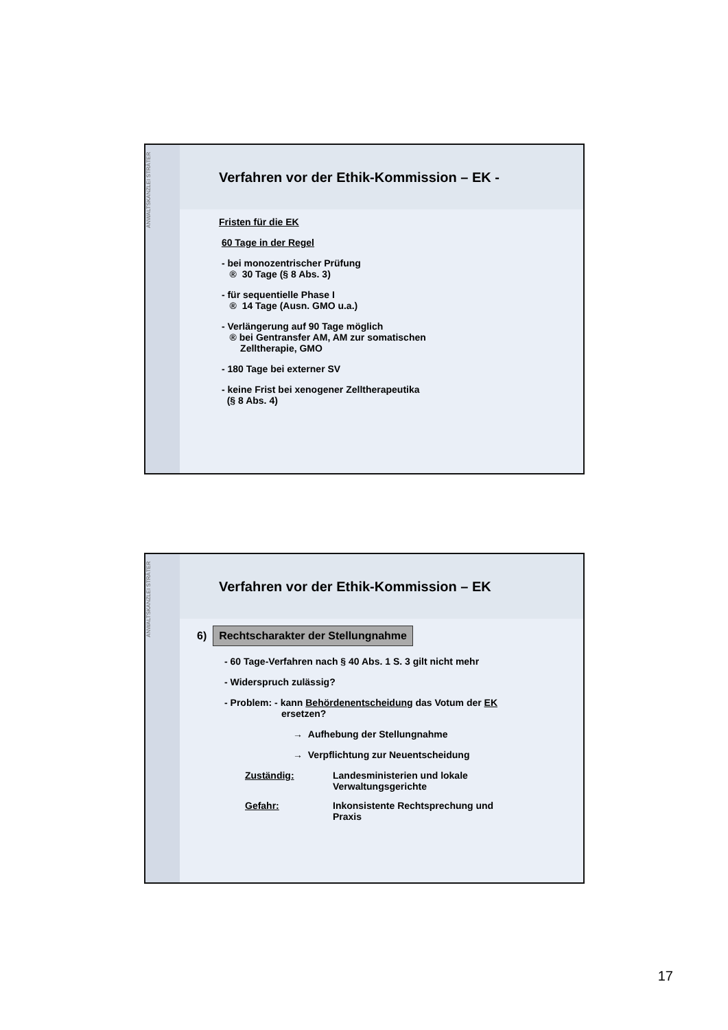ANWALTSKANZLEI STRÄTER
Verfahren vor der Ethik-Kommission – EK -
Fristen für die EK
60 Tage in der Regel
- bei monozentrischer Prüfung
® 30 Tage (§ 8 Abs. 3)
- für sequentielle Phase I
® 14 Tage (Ausn. GMO u.a.)
- Verlängerung auf 90 Tage möglich
® bei Gentransfer AM, AM zur somatischen
Zelltherapie, GMO
- 180 Tage bei externer SV
- keine Frist bei xenogener Zelltherapeutika
(§ 8 Abs. 4)
ANWALTSKANZLEI STRÄTER
Verfahren vor der Ethik-Kommission – EK
6) Rechtscharakter der Stellungnahme
- 60 Tage-Verfahren nach § 40 Abs. 1 S. 3 gilt nicht mehr
- Widerspruch zulässig?
- Problem: - kann Behördenentscheidung das Votum der EK
ersetzen?
→ Aufhebung der Stellungnahme
→ Verpflichtung zur Neuentscheidung
| Zuständig: | Landesministerien und lokale Verwaltungsgerichte |
| Gefahr: | Inkonsistente Rechtsprechung und Praxis |
17